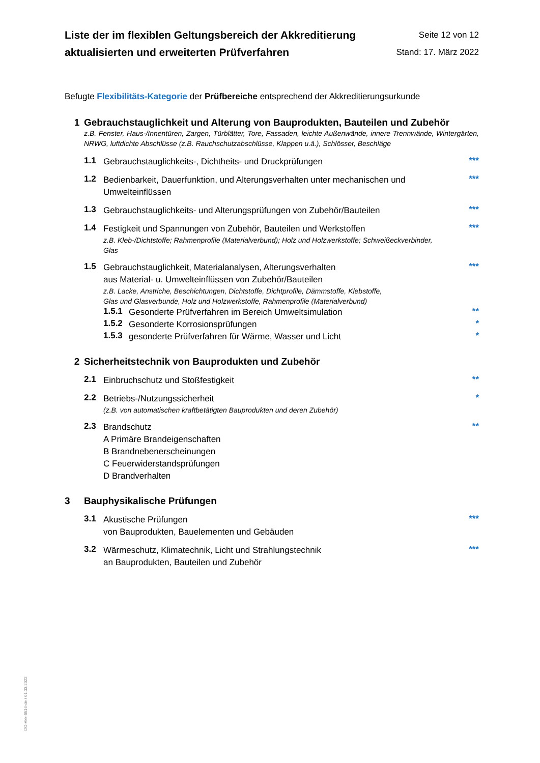Liste der im flexiblen Geltungsbereich der Akkreditierung
aktualisierten und erweiterten Prüfverfahren
Seite 12 von 12
Stand: 17. März 2022
Befugte Flexibilitäts-Kategorie der Prüfbereiche entsprechend der Akkreditierungsurkunde
1 Gebrauchstauglichkeit und Alterung von Bauprodukten, Bauteilen und Zubehör
z.B. Fenster, Haus-/Innentüren, Zargen, Türblätter, Tore, Fassaden, leichte Außenwände, innere Trennwände, Wintergärten, NRWG, luftdichte Abschlüsse (z.B. Rauchschutzabschlüsse, Klappen u.ä.), Schlösser, Beschläge
1.1 Gebrauchstauglichkeits-, Dichtheits- und Druckprüfungen ***
1.2 Bedienbarkeit, Dauerfunktion, und Alterungsverhalten unter mechanischen und Umwelteinflüssen ***
1.3 Gebrauchstauglichkeits- und Alterungsprüfungen von Zubehör/Bauteilen ***
1.4 Festigkeit und Spannungen von Zubehör, Bauteilen und Werkstoffen
z.B. Kleb-/Dichtstoffe; Rahmenprofile (Materialverbund); Holz und Holzwerkstoffe; Schweißeckverbinder, Glas
***
1.5 Gebrauchstauglichkeit, Materialanalysen, Alterungsverhalten
aus Material- u. Umwelteinflüssen von Zubehör/Bauteilen
z.B. Lacke, Anstriche, Beschichtungen, Dichtstoffe, Dichtprofile, Dämmstoffe, Klebstoffe,
Glas und Glasverbunde, Holz und Holzwerkstoffe, Rahmenprofile (Materialverbund)
***
1.5.1 Gesonderte Prüfverfahren im Bereich Umweltsimulation **
1.5.2 Gesonderte Korrosionsprüfungen *
1.5.3 gesonderte Prüfverfahren für Wärme, Wasser und Licht *
2 Sicherheitstechnik von Bauprodukten und Zubehör
2.1 Einbruchschutz und Stoßfestigkeit **
2.2 Betriebs-/Nutzungssicherheit
(z.B. von automatischen kraftbetätigten Bauprodukten und deren Zubehör)
*
2.3 Brandschutz
A Primäre Brandeigenschaften
B Brandnebenerscheinungen
C Feuerwiderstandsprüfungen
D Brandverhalten **
3 Bauphysikalische Prüfungen
3.1 Akustische Prüfungen
von Bauprodukten, Bauelementen und Gebäuden ***
3.2 Wärmeschutz, Klimatechnik, Licht und Strahlungstechnik
an Bauprodukten, Bauteilen und Zubehör ***
DO-Akk-6516-de / 01.03.2022